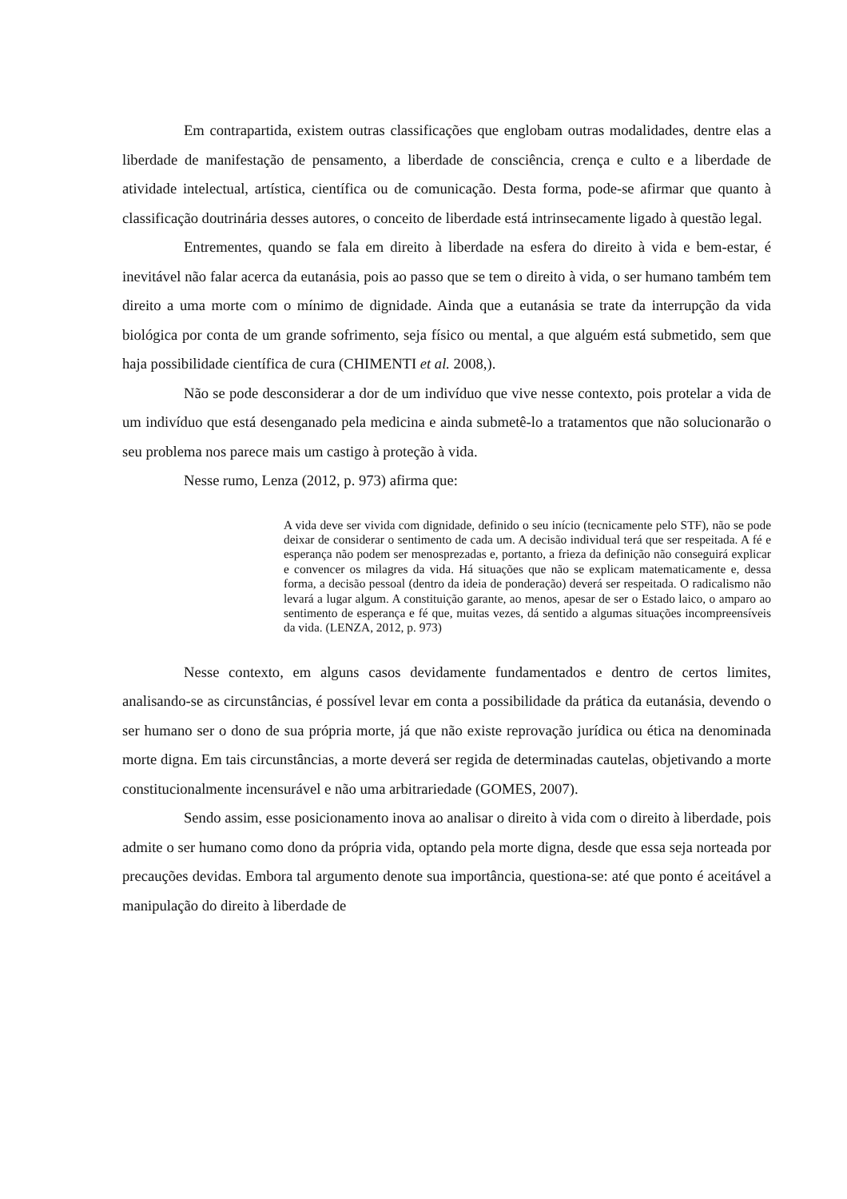Em contrapartida, existem outras classificações que englobam outras modalidades, dentre elas a liberdade de manifestação de pensamento, a liberdade de consciência, crença e culto e a liberdade de atividade intelectual, artística, científica ou de comunicação. Desta forma, pode-se afirmar que quanto à classificação doutrinária desses autores, o conceito de liberdade está intrinsecamente ligado à questão legal.
Entrementes, quando se fala em direito à liberdade na esfera do direito à vida e bem-estar, é inevitável não falar acerca da eutanásia, pois ao passo que se tem o direito à vida, o ser humano também tem direito a uma morte com o mínimo de dignidade. Ainda que a eutanásia se trate da interrupção da vida biológica por conta de um grande sofrimento, seja físico ou mental, a que alguém está submetido, sem que haja possibilidade científica de cura (CHIMENTI et al. 2008,).
Não se pode desconsiderar a dor de um indivíduo que vive nesse contexto, pois protelar a vida de um indivíduo que está desenganado pela medicina e ainda submetê-lo a tratamentos que não solucionarão o seu problema nos parece mais um castigo à proteção à vida.
Nesse rumo, Lenza (2012, p. 973) afirma que:
A vida deve ser vivida com dignidade, definido o seu início (tecnicamente pelo STF), não se pode deixar de considerar o sentimento de cada um. A decisão individual terá que ser respeitada. A fé e esperança não podem ser menosprezadas e, portanto, a frieza da definição não conseguirá explicar e convencer os milagres da vida. Há situações que não se explicam matematicamente e, dessa forma, a decisão pessoal (dentro da ideia de ponderação) deverá ser respeitada. O radicalismo não levará a lugar algum. A constituição garante, ao menos, apesar de ser o Estado laico, o amparo ao sentimento de esperança e fé que, muitas vezes, dá sentido a algumas situações incompreensíveis da vida. (LENZA, 2012, p. 973)
Nesse contexto, em alguns casos devidamente fundamentados e dentro de certos limites, analisando-se as circunstâncias, é possível levar em conta a possibilidade da prática da eutanásia, devendo o ser humano ser o dono de sua própria morte, já que não existe reprovação jurídica ou ética na denominada morte digna. Em tais circunstâncias, a morte deverá ser regida de determinadas cautelas, objetivando a morte constitucionalmente incensurável e não uma arbitrariedade (GOMES, 2007).
Sendo assim, esse posicionamento inova ao analisar o direito à vida com o direito à liberdade, pois admite o ser humano como dono da própria vida, optando pela morte digna, desde que essa seja norteada por precauções devidas. Embora tal argumento denote sua importância, questiona-se: até que ponto é aceitável a manipulação do direito à liberdade de